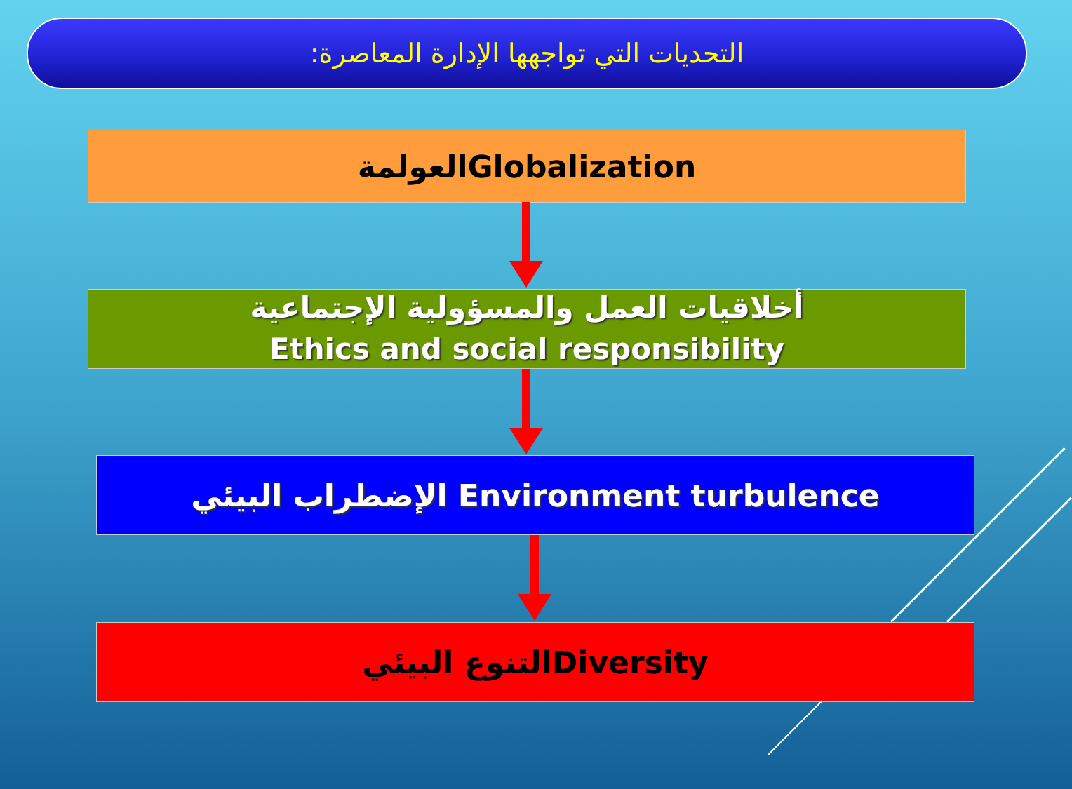التحديات التي تواجهها الإدارة المعاصرة:
العولمةGlobalization
أخلاقيات العمل والمسؤولية الإجتماعية
Ethics and social responsibility
الإضطراب البيئي Environment turbulence
التنوع البيئيDiversity